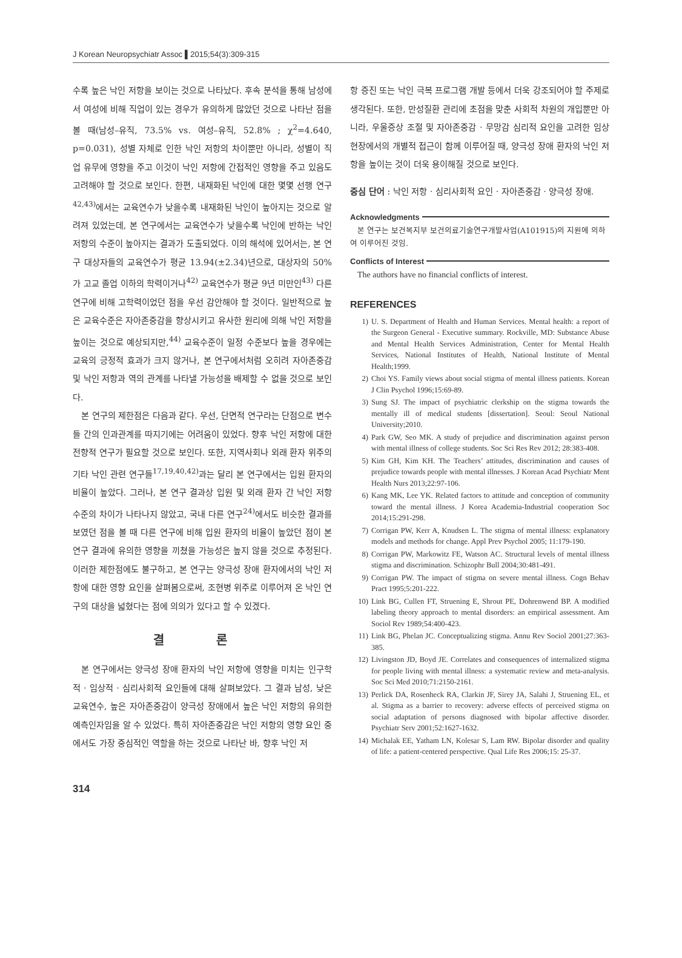J Korean Neuropsychiatr Assoc ▌2015;54(3):309-315
수록 높은 낙인 저항을 보이는 것으로 나타났다. 후속 분석을 통해 남성에서 여성에 비해 직업이 있는 경우가 유의하게 많았던 것으로 나타난 점을 볼 때(남성–유직, 73.5% vs. 여성–유직, 52.8% ; χ<sup>2</sup>=4.640, p=0.031), 성별 자체로 인한 낙인 저항의 차이뿐만 아니라, 성별이 직업 유무에 영향을 주고 이것이 낙인 저항에 간접적인 영향을 주고 있음도 고려해야 할 것으로 보인다. 한편, 내재화된 낙인에 대한 몇몇 선행 연구<sup>42,43)</sup>에서는 교육연수가 낮을수록 내재화된 낙인이 높아지는 것으로 알려져 있었는데, 본 연구에서는 교육연수가 낮을수록 낙인에 반하는 낙인 저항의 수준이 높아지는 결과가 도출되었다. 이의 해석에 있어서는, 본 연구 대상자들의 교육연수가 평균 13.94(±2.34)년으로, 대상자의 50%가 고교 졸업 이하의 학력이거나<sup>42)</sup> 교육연수가 평균 9년 미만인<sup>43)</sup> 다른 연구에 비해 고학력이었던 점을 우선 감안해야 할 것이다. 일반적으로 높은 교육수준은 자아존중감을 향상시키고 유사한 원리에 의해 낙인 저항을 높이는 것으로 예상되지만,<sup>44)</sup> 교육수준이 일정 수준보다 높을 경우에는 교육의 긍정적 효과가 크지 않거나, 본 연구에서처럼 오히려 자아존중감 및 낙인 저항과 역의 관계를 나타낼 가능성을 배제할 수 없을 것으로 보인다.
본 연구의 제한점은 다음과 같다. 우선, 단면적 연구라는 단점으로 변수들 간의 인과관계를 따지기에는 어려움이 있었다. 향후 낙인 저항에 대한 전향적 연구가 필요할 것으로 보인다. 또한, 지역사회나 외래 환자 위주의 기타 낙인 관련 연구들<sup>17,19,40,42)</sup>과는 달리 본 연구에서는 입원 환자의 비율이 높았다. 그러나, 본 연구 결과상 입원 및 외래 환자 간 낙인 저항 수준의 차이가 나타나지 않았고, 국내 다른 연구<sup>24)</sup>에서도 비슷한 결과를 보였던 점을 볼 때 다른 연구에 비해 입원 환자의 비율이 높았던 점이 본 연구 결과에 유의한 영향을 끼쳤을 가능성은 높지 않을 것으로 추정된다. 이러한 제한점에도 불구하고, 본 연구는 양극성 장애 환자에서의 낙인 저항에 대한 영향 요인을 살펴봄으로써, 조현병 위주로 이루어져 온 낙인 연구의 대상을 넓혔다는 점에 의의가 있다고 할 수 있겠다.
결 론
본 연구에서는 양극성 장애 환자의 낙인 저항에 영향을 미치는 인구학적 · 임상적 · 심리사회적 요인들에 대해 살펴보았다. 그 결과 남성, 낮은 교육연수, 높은 자아존중감이 양극성 장애에서 높은 낙인 저항의 유의한 예측인자임을 알 수 있었다. 특히 자아존중감은 낙인 저항의 영향 요인 중에서도 가장 중심적인 역할을 하는 것으로 나타난 바, 향후 낙인 저
항 증진 또는 낙인 극복 프로그램 개발 등에서 더욱 강조되어야 할 주제로 생각된다. 또한, 만성질환 관리에 초점을 맞춘 사회적 차원의 개입뿐만 아니라, 우울증상 조절 및 자아존중감 · 무망감 심리적 요인을 고려한 임상현장에서의 개별적 접근이 함께 이루어질 때, 양극성 장애 환자의 낙인 저항을 높이는 것이 더욱 용이해질 것으로 보인다.
중심 단어 : 낙인 저항 · 심리사회적 요인 · 자아존중감 · 양극성 장애.
Acknowledgments
본 연구는 보건복지부 보건의료기술연구개발사업(A101915)의 지원에 의하여 이루어진 것임.
Conflicts of Interest
The authors have no financial conflicts of interest.
REFERENCES
1) U. S. Department of Health and Human Services. Mental health: a report of the Surgeon General - Executive summary. Rockville, MD: Substance Abuse and Mental Health Services Administration, Center for Mental Health Services, National Institutes of Health, National Institute of Mental Health;1999.
2) Choi YS. Family views about social stigma of mental illness patients. Korean J Clin Psychol 1996;15:69-89.
3) Sung SJ. The impact of psychiatric clerkship on the stigma towards the mentally ill of medical students [dissertation]. Seoul: Seoul National University;2010.
4) Park GW, Seo MK. A study of prejudice and discrimination against person with mental illness of college students. Soc Sci Res Rev 2012; 28:383-408.
5) Kim GH, Kim KH. The Teachers’ attitudes, discrimination and causes of prejudice towards people with mental illnesses. J Korean Acad Psychiatr Ment Health Nurs 2013;22:97-106.
6) Kang MK, Lee YK. Related factors to attitude and conception of community toward the mental illness. J Korea Academia-Industrial cooperation Soc 2014;15:291-298.
7) Corrigan PW, Kerr A, Knudsen L. The stigma of mental illness: explanatory models and methods for change. Appl Prev Psychol 2005; 11:179-190.
8) Corrigan PW, Markowitz FE, Watson AC. Structural levels of mental illness stigma and discrimination. Schizophr Bull 2004;30:481-491.
9) Corrigan PW. The impact of stigma on severe mental illness. Cogn Behav Pract 1995;5:201-222.
10) Link BG, Cullen FT, Struening E, Shrout PE, Dohrenwend BP. A modified labeling theory approach to mental disorders: an empirical assessment. Am Sociol Rev 1989;54:400-423.
11) Link BG, Phelan JC. Conceptualizing stigma. Annu Rev Sociol 2001;27:363-385.
12) Livingston JD, Boyd JE. Correlates and consequences of internalized stigma for people living with mental illness: a systematic review and meta-analysis. Soc Sci Med 2010;71:2150-2161.
13) Perlick DA, Rosenheck RA, Clarkin JF, Sirey JA, Salahi J, Struening EL, et al. Stigma as a barrier to recovery: adverse effects of perceived stigma on social adaptation of persons diagnosed with bipolar affective disorder. Psychiatr Serv 2001;52:1627-1632.
14) Michalak EE, Yatham LN, Kolesar S, Lam RW. Bipolar disorder and quality of life: a patient-centered perspective. Qual Life Res 2006;15: 25-37.
314